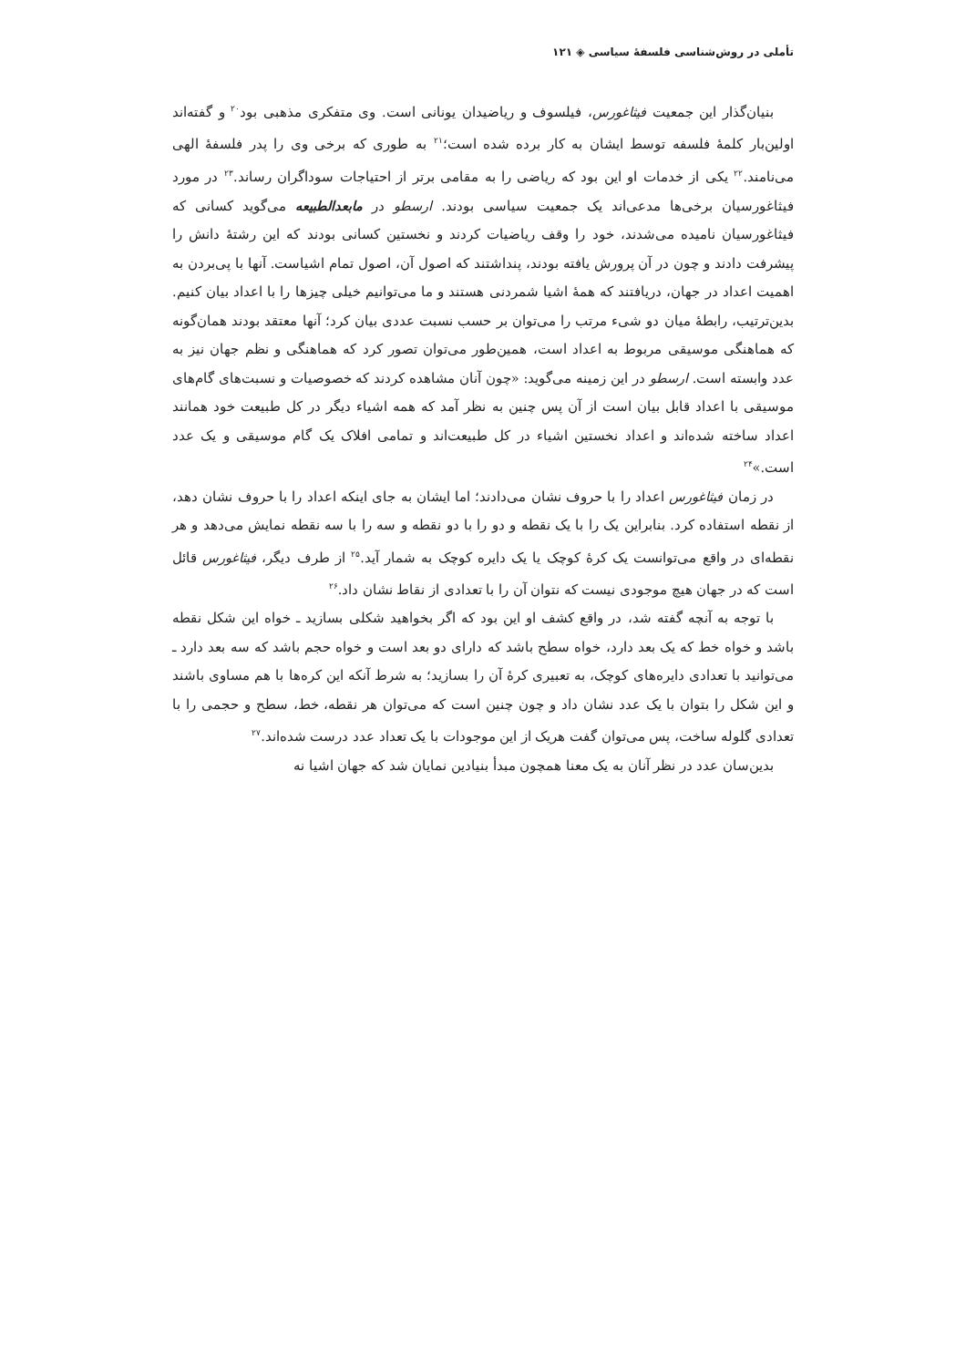تأملی در روش‌شناسی فلسفهٔ سیاسی ◈ ۱۲۱
بنیان‌گذار این جمعیت فیثاغورس، فیلسوف و ریاضیدان یونانی است. وی متفکری مذهبی بود<sup>۲۰</sup> و گفته‌اند اولین‌بار کلمهٔ فلسفه توسط ایشان به کار برده شده است؛<sup>۲۱</sup> به طوری که برخی وی را پدر فلسفهٔ الهی می‌نامند.<sup>۲۲</sup> یکی از خدمات او این بود که ریاضی را به مقامی برتر از احتیاجات سوداگران رساند.<sup>۲۳</sup> در مورد فیثاغورسیان برخی‌ها مدعی‌اند یک جمعیت سیاسی بودند. ارسطو در مابعدالطبیعه می‌گوید کسانی که فیثاغورسیان نامیده می‌شدند، خود را وقف ریاضیات کردند و نخستین کسانی بودند که این رشتهٔ دانش را پیشرفت دادند و چون در آن پرورش یافته بودند، پنداشتند که اصول آن، اصول تمام اشیاست. آنها با پی‌بردن به اهمیت اعداد در جهان، دریافتند که همهٔ اشیا شمردنی هستند و ما می‌توانیم خیلی چیزها را با اعداد بیان کنیم. بدین‌ترتیب، رابطهٔ میان دو شیء مرتب را می‌توان بر حسب نسبت عددی بیان کرد؛ آنها معتقد بودند همان‌گونه که هماهنگی موسیقی مربوط به اعداد است، همین‌طور می‌توان تصور کرد که هماهنگی و نظم جهان نیز به عدد وابسته است. ارسطو در این زمینه می‌گوید: «چون آنان مشاهده کردند که خصوصیات و نسبت‌های گام‌های موسیقی با اعداد قابل بیان است از آن پس چنین به نظر آمد که همه اشیاء دیگر در کل طبیعت خود همانند اعداد ساخته شده‌اند و اعداد نخستین اشیاء در کل طبیعت‌اند و تمامی افلاک یک گام موسیقی و یک عدد است.»<sup>۲۴</sup>
در زمان فیثاغورس اعداد را با حروف نشان می‌دادند؛ اما ایشان به جای اینکه اعداد را با حروف نشان دهد، از نقطه استفاده کرد. بنابراین یک را با یک نقطه و دو را با دو نقطه و سه را با سه نقطه نمایش می‌دهد و هر نقطه‌ای در واقع می‌توانست یک کرهٔ کوچک یا یک دایره کوچک به شمار آید.<sup>۲۵</sup> از طرف دیگر، فیثاغورس قائل است که در جهان هیچ موجودی نیست که نتوان آن را با تعدادی از نقاط نشان داد.<sup>۲۶</sup>
با توجه به آنچه گفته شد، در واقع کشف او این بود که اگر بخواهید شکلی بسازید ـ خواه این شکل نقطه باشد و خواه خط که یک بعد دارد، خواه سطح باشد که دارای دو بعد است و خواه حجم باشد که سه بعد دارد ـ می‌توانید با تعدادی دایره‌های کوچک، به تعبیری کرهٔ آن را بسازید؛ به شرط آنکه این کره‌ها با هم مساوی باشند و این شکل را بتوان با یک عدد نشان داد و چون چنین است که می‌توان هر نقطه، خط، سطح و حجمی را با تعدادی گلوله ساخت، پس می‌توان گفت هریک از این موجودات با یک تعداد عدد درست شده‌اند.<sup>۲۷</sup>
بدین‌سان عدد در نظر آنان به یک معنا همچون مبدأ بنیادین نمایان شد که جهان اشیا نه